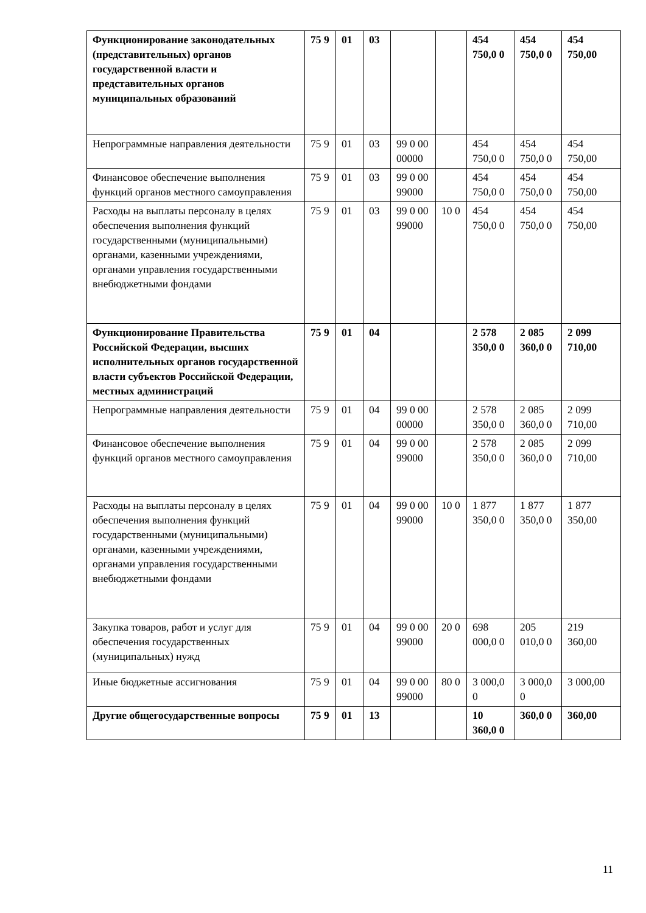| Функционирование законодательных (представительных) органов государственной власти и представительных органов муниципальных образований | 75 9 | 01 | 03 | | | 454 750,0 0 | 454 750,0 0 | 454 750,00 |
| Непрограммные направления деятельности | 75 9 | 01 | 03 | 99 0 00 00000 | | 454 750,0 0 | 454 750,0 0 | 454 750,00 |
| Финансовое обеспечение выполнения функций органов местного самоуправления | 75 9 | 01 | 03 | 99 0 00 99000 | | 454 750,0 0 | 454 750,0 0 | 454 750,00 |
| Расходы на выплаты персоналу в целях обеспечения выполнения функций государственными (муниципальными) органами, казенными учреждениями, органами управления государственными внебюджетными фондами | 75 9 | 01 | 03 | 99 0 00 99000 | 10 0 | 454 750,0 0 | 454 750,0 0 | 454 750,00 |
| Функционирование Правительства Российской Федерации, высших исполнительных органов государственной власти субъектов Российской Федерации, местных администраций | 75 9 | 01 | 04 | | | 2 578 350,0 0 | 2 085 360,0 0 | 2 099 710,00 |
| Непрограммные направления деятельности | 75 9 | 01 | 04 | 99 0 00 00000 | | 2 578 350,0 0 | 2 085 360,0 0 | 2 099 710,00 |
| Финансовое обеспечение выполнения функций органов местного самоуправления | 75 9 | 01 | 04 | 99 0 00 99000 | | 2 578 350,0 0 | 2 085 360,0 0 | 2 099 710,00 |
| Расходы на выплаты персоналу в целях обеспечения выполнения функций государственными (муниципальными) органами, казенными учреждениями, органами управления государственными внебюджетными фондами | 75 9 | 01 | 04 | 99 0 00 99000 | 10 0 | 1 877 350,0 0 | 1 877 350,0 0 | 1 877 350,00 |
| Закупка товаров, работ и услуг для обеспечения государственных (муниципальных) нужд | 75 9 | 01 | 04 | 99 0 00 99000 | 20 0 | 698 000,0 0 | 205 010,0 0 | 219 360,00 |
| Иные бюджетные ассигнования | 75 9 | 01 | 04 | 99 0 00 99000 | 80 0 | 3 000,0 0 | 3 000,0 0 | 3 000,00 |
| Другие общегосударственные вопросы | 75 9 | 01 | 13 | | | 10 360,0 0 | 360,0 0 | 360,00 |
11